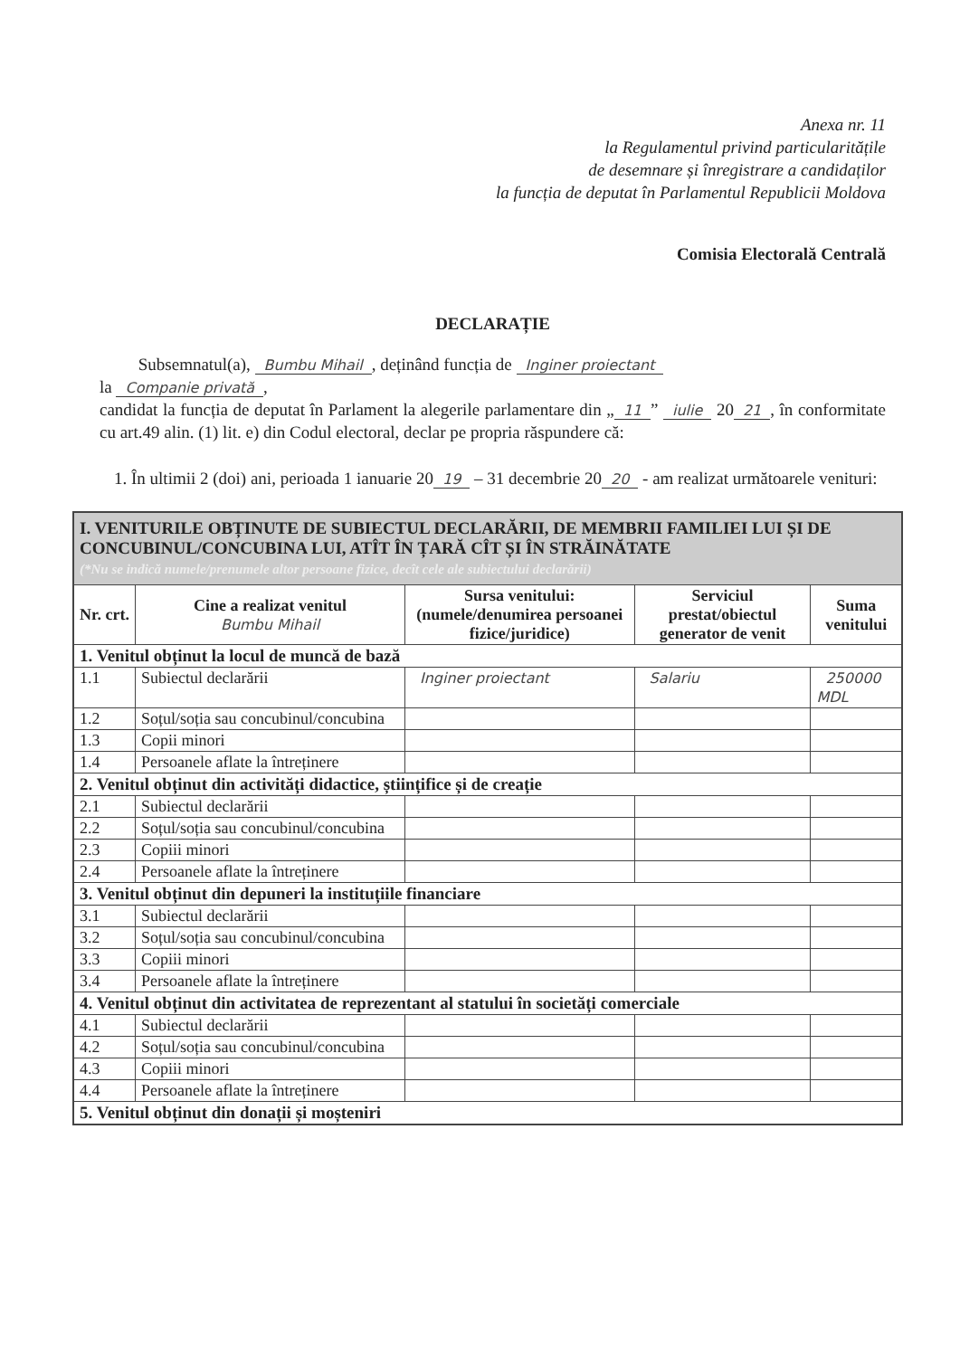Anexa nr. 11
la Regulamentul privind particularitățile
de desemnare și înregistrare a candidaților
la funcția de deputat în Parlamentul Republicii Moldova
Comisia Electorală Centrală
DECLARAȚIE
Subsemnatul(a), Bumbu Mihail, deținând funcția de Inginer proiectant
la Companie privată,
candidat la funcția de deputat în Parlament la alegerile parlamentare din „ 11” iulie 20 21, în conformitate cu art.49 alin. (1) lit. e) din Codul electoral, declar pe propria răspundere că:
1. În ultimii 2 (doi) ani, perioada 1 ianuarie 20 19 – 31 decembrie 20 20 - am realizat următoarele venituri:
| I. VENITURILE OBȚINUTE DE SUBIECTUL DECLARĂRII, DE MEMBRII FAMILIEI LUI ȘI DE CONCUBINUL/CONCUBINA LUI, ATÎT ÎN ȚARĂ CÎT ȘI ÎN STRĂINĂTATE (*Nu se indică numele/prenumele altor persoane fizice, decît cele ale subiectului declarării) | | | | |
| Nr. crt. | Cine a realizat venitul Bumbu Mihail | Sursa venitului: (numele/denumirea persoanei fizice/juridice) | Serviciul prestat/obiectul generator de venit | Suma venitului |
| 1. Venitul obținut la locul de muncă de bază | | | | |
| 1.1 | Subiectul declarării | Inginer proiectant | Salariu | 250000 MDL |
| 1.2 | Soțul/soția sau concubinul/concubina | | | |
| 1.3 | Copii minori | | | |
| 1.4 | Persoanele aflate la întreținere | | | |
| 2. Venitul obținut din activități didactice, științifice și de creație | | | | |
| 2.1 | Subiectul declarării | | | |
| 2.2 | Soțul/soția sau concubinul/concubina | | | |
| 2.3 | Copiii minori | | | |
| 2.4 | Persoanele aflate la întreținere | | | |
| 3. Venitul obținut din depuneri la instituțiile financiare | | | | |
| 3.1 | Subiectul declarării | | | |
| 3.2 | Soțul/soția sau concubinul/concubina | | | |
| 3.3 | Copiii minori | | | |
| 3.4 | Persoanele aflate la întreținere | | | |
| 4. Venitul obținut din activitatea de reprezentant al statului în societăți comerciale | | | | |
| 4.1 | Subiectul declarării | | | |
| 4.2 | Soțul/soția sau concubinul/concubina | | | |
| 4.3 | Copiii minori | | | |
| 4.4 | Persoanele aflate la întreținere | | | |
| 5. Venitul obținut din donații și moșteniri | | | | |